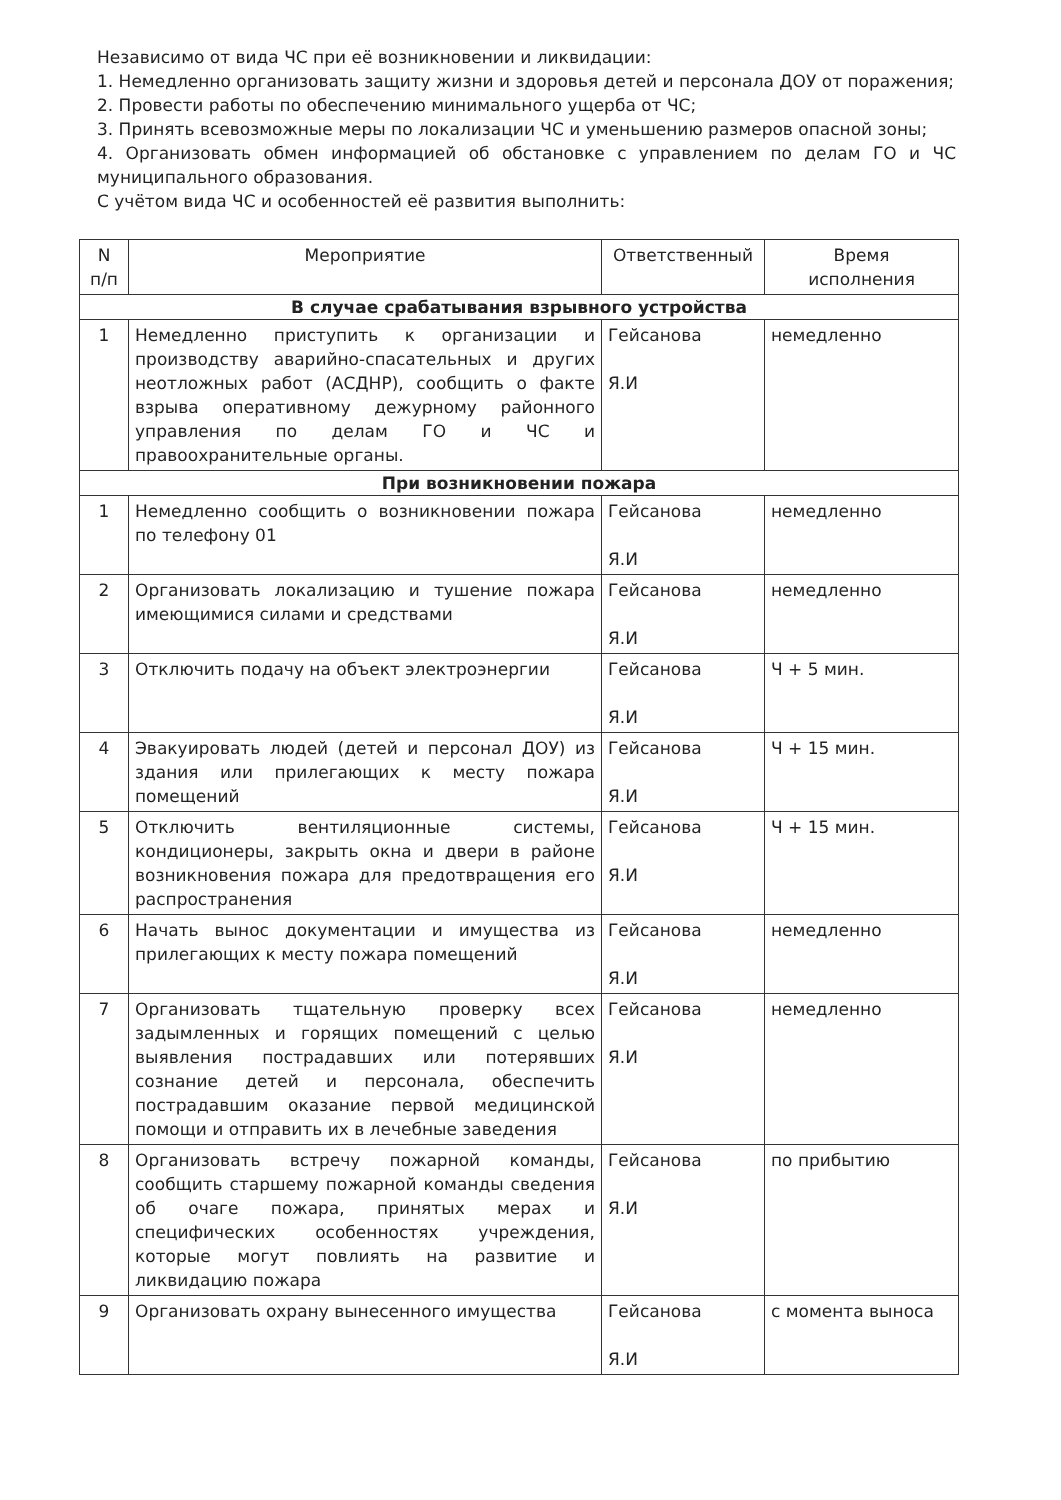Независимо от вида ЧС при её возникновении и ликвидации:
1. Немедленно организовать защиту жизни и здоровья детей и персонала ДОУ от поражения;
2. Провести работы по обеспечению минимального ущерба от ЧС;
3. Принять всевозможные меры по локализации ЧС и уменьшению размеров опасной зоны;
4. Организовать обмен информацией об обстановке с управлением по делам ГО и ЧС муниципального образования.
С учётом вида ЧС и особенностей её развития выполнить:
| N п/п | Мероприятие | Ответственный | Время исполнения |
| --- | --- | --- | --- |
| В случае срабатывания взрывного устройства | | | |
| 1 | Немедленно приступить к организации и производству аварийно-спасательных и других неотложных работ (АСДНР), сообщить о факте взрыва оперативному дежурному районного управления по делам ГО и ЧС и правоохранительные органы. | Гейсанова Я.И | немедленно |
| При возникновении пожара | | | |
| 1 | Немедленно сообщить о возникновении пожара по телефону 01 | Гейсанова Я.И | немедленно |
| 2 | Организовать локализацию и тушение пожара имеющимися силами и средствами | Гейсанова Я.И | немедленно |
| 3 | Отключить подачу на объект электроэнергии | Гейсанова Я.И | Ч + 5 мин. |
| 4 | Эвакуировать людей (детей и персонал ДОУ) из здания или прилегающих к месту пожара помещений | Гейсанова Я.И | Ч + 15 мин. |
| 5 | Отключить вентиляционные системы, кондиционеры, закрыть окна и двери в районе возникновения пожара для предотвращения его распространения | Гейсанова Я.И | Ч + 15 мин. |
| 6 | Начать вынос документации и имущества из прилегающих к месту пожара помещений | Гейсанова Я.И | немедленно |
| 7 | Организовать тщательную проверку всех задымленных и горящих помещений с целью выявления пострадавших или потерявших сознание детей и персонала, обеспечить пострадавшим оказание первой медицинской помощи и отправить их в лечебные заведения | Гейсанова Я.И | немедленно |
| 8 | Организовать встречу пожарной команды, сообщить старшему пожарной команды сведения об очаге пожара, принятых мерах и специфических особенностях учреждения, которые могут повлиять на развитие и ликвидацию пожара | Гейсанова Я.И | по прибытию |
| 9 | Организовать охрану вынесенного имущества | Гейсанова Я.И | с момента выноса |